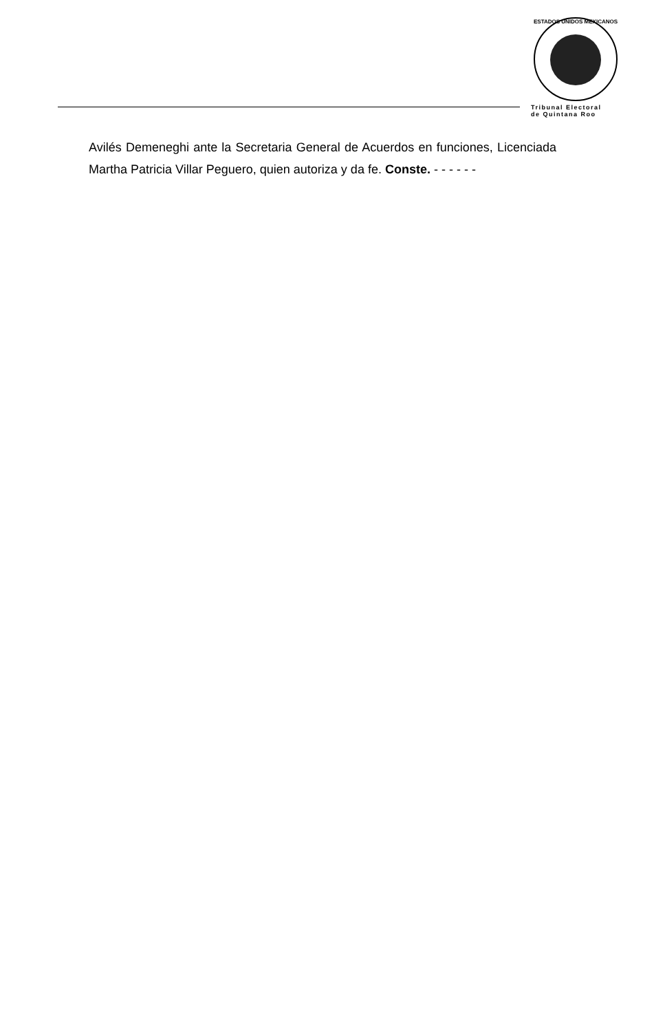ESTADOS UNIDOS MEXICANOS
Tribunal Electoral
de Quintana Roo
Avilés Demeneghi ante la Secretaria General de Acuerdos en funciones, Licenciada Martha Patricia Villar Peguero, quien autoriza y da fe. Conste. - - - - - -